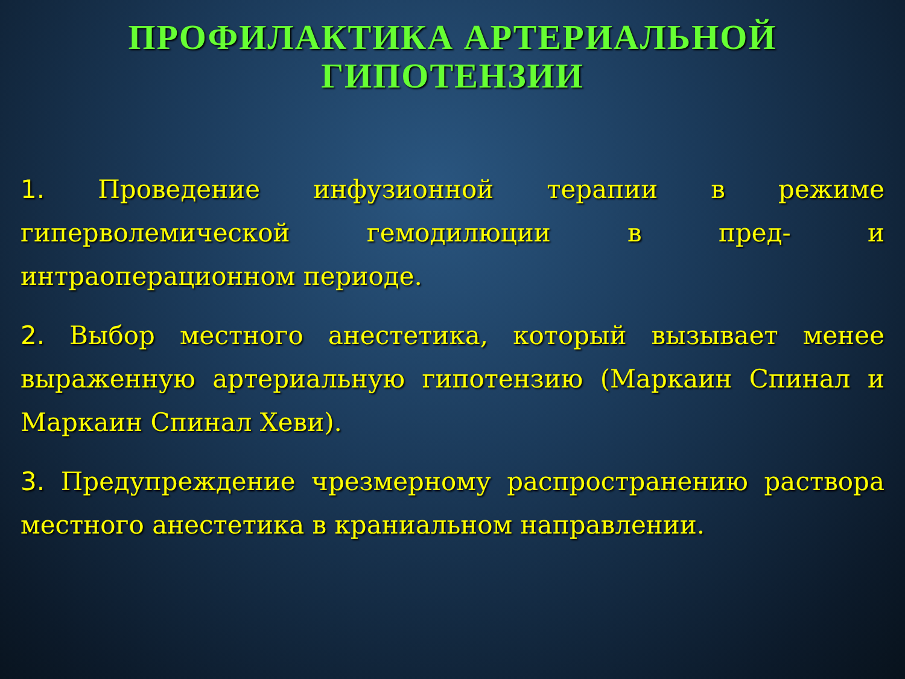ПРОФИЛАКТИКА АРТЕРИАЛЬНОЙ ГИПОТЕНЗИИ
1. Проведение инфузионной терапии в режиме гиперволемической гемодилюции в пред- и интраоперационном периоде.
2. Выбор местного анестетика, который вызывает менее выраженную артериальную гипотензию (Маркаин Спинал и Маркаин Спинал Хеви).
3. Предупреждение чрезмерному распространению раствора местного анестетика в краниальном направлении.